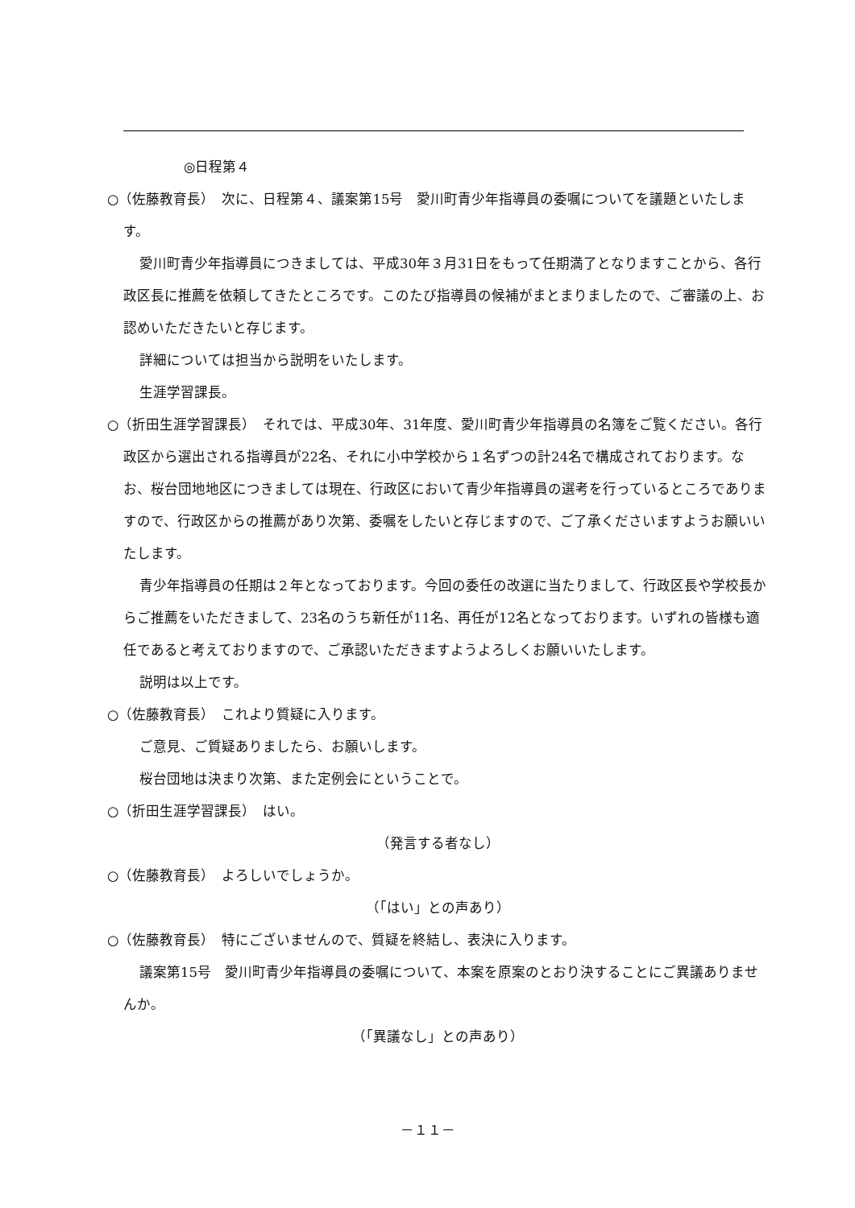◎日程第４
○（佐藤教育長）　次に、日程第４、議案第15号　愛川町青少年指導員の委嘱についてを議題といたします。
愛川町青少年指導員につきましては、平成30年３月31日をもって任期満了となりますことから、各行政区長に推薦を依頼してきたところです。このたび指導員の候補がまとまりましたので、ご審議の上、お認めいただきたいと存じます。
詳細については担当から説明をいたします。
生涯学習課長。
○（折田生涯学習課長）　それでは、平成30年、31年度、愛川町青少年指導員の名簿をご覧ください。各行政区から選出される指導員が22名、それに小中学校から１名ずつの計24名で構成されております。なお、桜台団地地区につきましては現在、行政区において青少年指導員の選考を行っているところでありますので、行政区からの推薦があり次第、委嘱をしたいと存じますので、ご了承くださいますようお願いいたします。
青少年指導員の任期は２年となっております。今回の委任の改選に当たりまして、行政区長や学校長からご推薦をいただきまして、23名のうち新任が11名、再任が12名となっております。いずれの皆様も適任であると考えておりますので、ご承認いただきますようよろしくお願いいたします。
説明は以上です。
○（佐藤教育長）　これより質疑に入ります。
ご意見、ご質疑ありましたら、お願いします。
桜台団地は決まり次第、また定例会にということで。
○（折田生涯学習課長）　はい。
（発言する者なし）
○（佐藤教育長）　よろしいでしょうか。
（「はい」との声あり）
○（佐藤教育長）　特にございませんので、質疑を終結し、表決に入ります。
議案第15号　愛川町青少年指導員の委嘱について、本案を原案のとおり決することにご異議ありませんか。
（「異議なし」との声あり）
－１１－